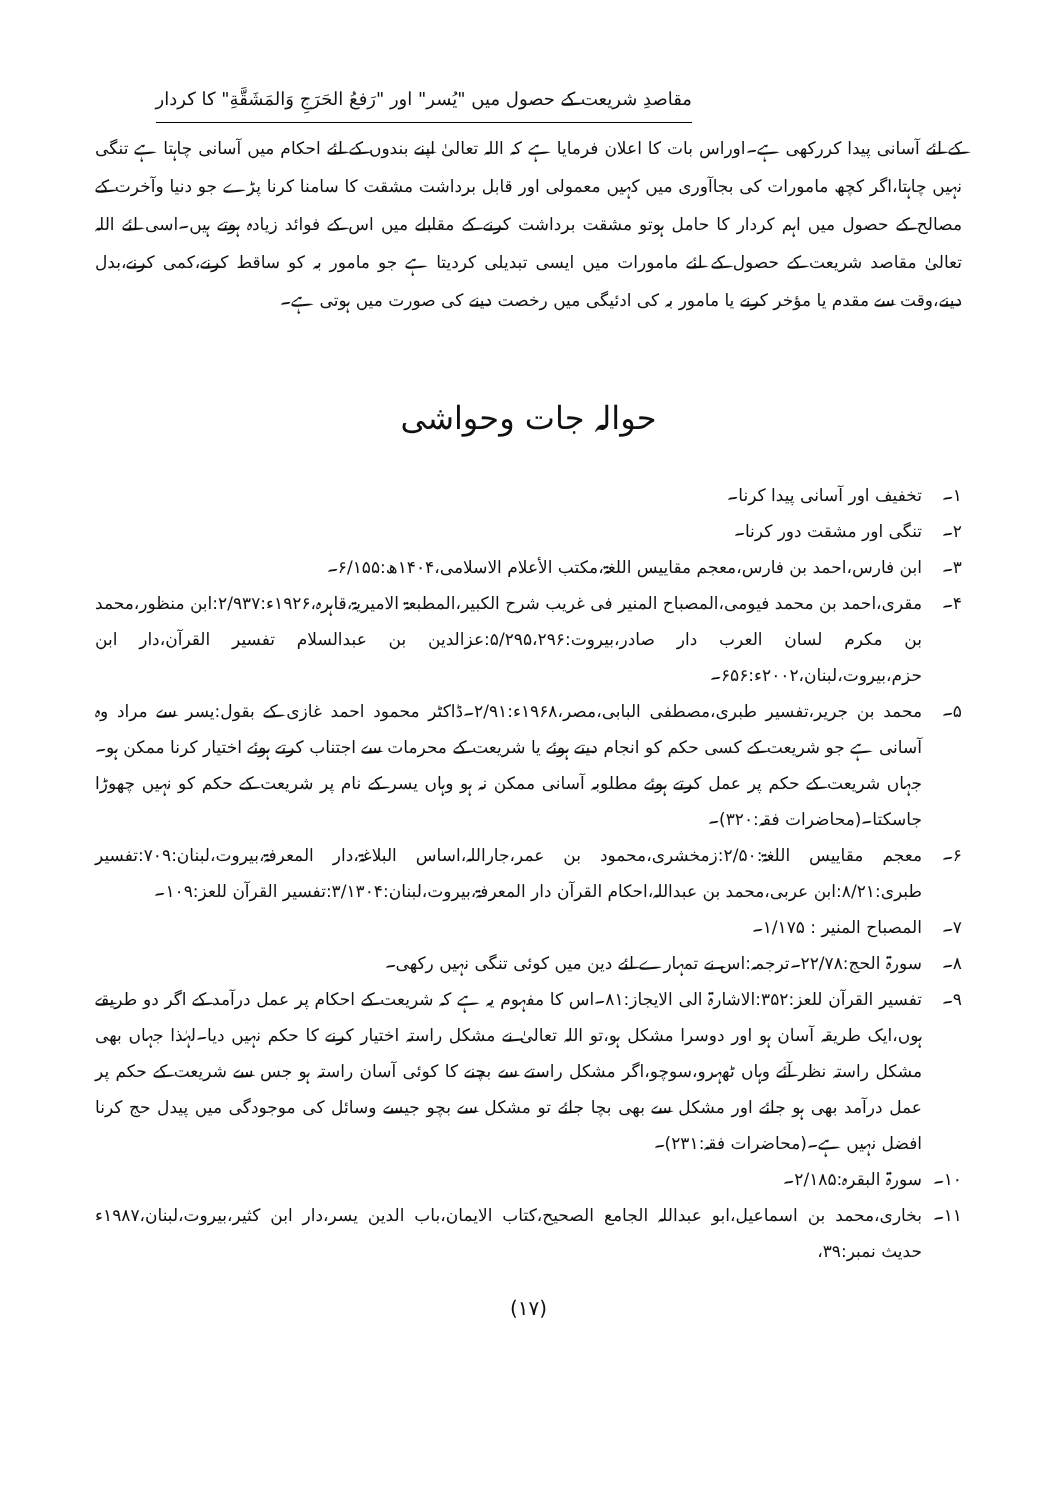مقاصدِ شریعت کے حصول میں "یُسر" اور "رَفعُ الحَرَجِ وَالمَشَقَّةِ" کا کردار
کے لئے آسانی پیدا کررکھی ہے۔اوراس بات کا اعلان فرمایا ہے کہ اللہ تعالیٰ اپنے بندوں کے لئے احکام میں آسانی چاہتا ہے تنگی نہیں چاہتا،اگر کچھ مامورات کی بجاآوری میں کہیں معمولی اور قابل برداشت مشقت کا سامنا کرنا پڑے جو دنیا وآخرت کے مصالح کے حصول میں اہم کردار کا حامل ہوتو مشقت برداشت کرنے کے مقابلے میں اس کے فوائد زیادہ ہوتے ہیں۔اسی لئے اللہ تعالیٰ مقاصد شریعت کے حصول کے لئے مامورات میں ایسی تبدیلی کردیتا ہے جو مامور بہ کو ساقط کرنے،کمی کرنے،بدل دینے،وقت سے مقدم یا مؤخر کرنے یا مامور بہ کی ادئیگی میں رخصت دینے کی صورت میں ہوتی ہے۔
حوالہ جات وحواشی
۱۔ تخفیف اور آسانی پیدا کرنا۔
۲۔ تنگی اور مشقت دور کرنا۔
۳۔ ابن فارس،احمد بن فارس،معجم مقاییس اللغۃ،مکتب الأعلام الاسلامی،۱۴۰۴ھ:۶/۱۵۵۔
۴۔ مقری،احمد بن محمد فیومی،المصباح المنیر فی غریب شرح الکبیر،المطبعۃ الامیریۃ،قاہرہ،۱۹۲۶ء:۲/۹۳۷:ابن منظور،محمد بن مکرم لسان العرب دار صادر،بیروت:۵/۲۹۵،۲۹۶:عزالدین بن عبدالسلام تفسیر القرآن،دار ابن حزم،بیروت،لبنان،۲۰۰۲ء:۶۵۶۔
۵۔ محمد بن جریر،تفسیر طبری،مصطفی البابی،مصر،۱۹۶۸ء:۲/۹۱۔ڈاکٹر محمود احمد غازی کے بقول:یسر سے مراد وہ آسانی ہے جو شریعت کے کسی حکم کو انجام دیتے ہوئے یا شریعت کے محرمات سے اجتناب کرتے ہوئے اختیار کرنا ممکن ہو۔جہاں شریعت کے حکم پر عمل کرتے ہوئے مطلوبہ آسانی ممکن نہ ہو وہاں یسر کے نام پر شریعت کے حکم کو نہیں چھوڑا جاسکتا۔(محاضرات فقہ:۳۲۰)۔
۶۔ معجم مقاییس اللغۃ:۲/۵۰:زمخشری،محمود بن عمر،جاراللہ،اساس البلاغۃ،دار المعرفۃ،بیروت،لبنان:۷۰۹:تفسیر طبری:۸/۲۱:ابن عربی،محمد بن عبداللہ،احکام القرآن دار المعرفۃ،بیروت،لبنان:۳/۱۳۰۴:تفسیر القرآن للعز:۱۰۹۔
۷۔ المصباح المنیر : ۱/۱۷۵۔
۸۔ سورۃ الحج:۲۲/۷۸۔ترجمہ:اس نے تمہارے لئے دین میں کوئی تنگی نہیں رکھی۔
۹۔ تفسیر القرآن للعز:۳۵۲:الاشارۃ الی الایجاز:۸۱۔اس کا مفہوم یہ ہے کہ شریعت کے احکام پر عمل درآمد کے اگر دو طریقے ہوں،ایک طریقہ آسان ہو اور دوسرا مشکل ہو،تو اللہ تعالیٰ نے مشکل راستہ اختیار کرنے کا حکم نہیں دیا۔لہٰذا جہاں بھی مشکل راستہ نظر آئے وہاں ٹھہرو،سوچو،اگر مشکل راستے سے بچنے کا کوئی آسان راستہ ہو جس سے شریعت کے حکم پر عمل درآمد بھی ہو جائے اور مشکل سے بھی بچا جائے تو مشکل سے بچو جیسے وسائل کی موجودگی میں پیدل حج کرنا افضل نہیں ہے۔(محاضرات فقہ:۲۳۱)۔
۱۰۔ سورۃ البقرہ:۲/۱۸۵۔
۱۱۔ بخاری،محمد بن اسماعیل،ابو عبداللہ الجامع الصحیح،کتاب الایمان،باب الدین یسر،دار ابن کثیر،بیروت،لبنان،۱۹۸۷ء حدیث نمبر:۳۹،
(۱۷)